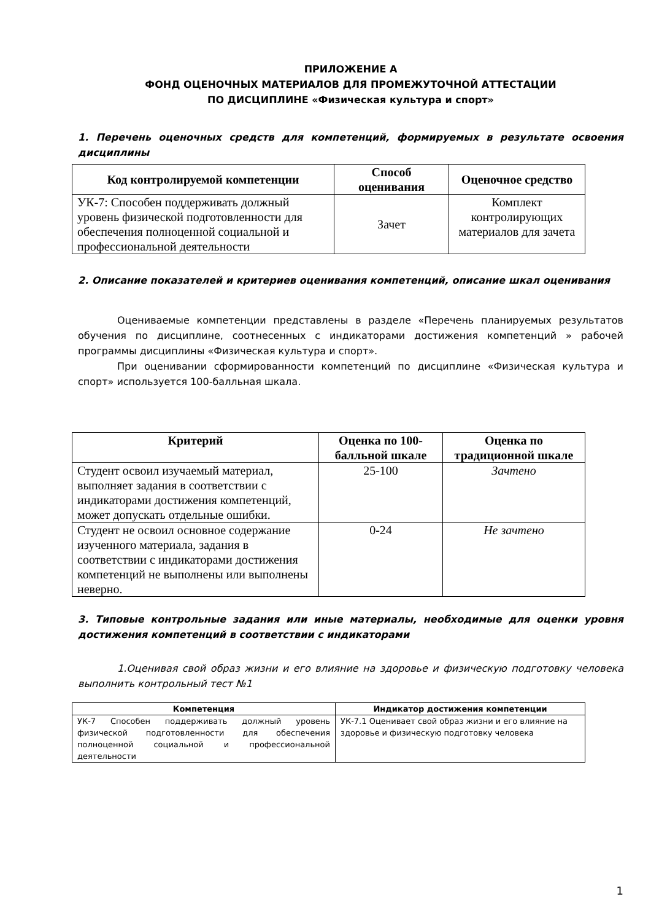ПРИЛОЖЕНИЕ А
ФОНД ОЦЕНОЧНЫХ МАТЕРИАЛОВ ДЛЯ ПРОМЕЖУТОЧНОЙ АТТЕСТАЦИИ
ПО ДИСЦИПЛИНЕ «Физическая культура и спорт»
1. Перечень оценочных средств для компетенций, формируемых в результате освоения дисциплины
| Код контролируемой компетенции | Способ оценивания | Оценочное средство |
| --- | --- | --- |
| УК-7: Способен поддерживать должный уровень физической подготовленности для обеспечения полноценной социальной и профессиональной деятельности | Зачет | Комплект контролирующих материалов для зачета |
2. Описание показателей и критериев оценивания компетенций, описание шкал оценивания
Оцениваемые компетенции представлены в разделе «Перечень планируемых результатов обучения по дисциплине, соотнесенных с индикаторами достижения компетенций » рабочей программы дисциплины «Физическая культура и спорт».
При оценивании сформированности компетенций по дисциплине «Физическая культура и спорт» используется 100-балльная шкала.
| Критерий | Оценка по 100-балльной шкале | Оценка по традиционной шкале |
| --- | --- | --- |
| Студент освоил изучаемый материал, выполняет задания в соответствии с индикаторами достижения компетенций, может допускать отдельные ошибки. | 25-100 | Зачтено |
| Студент не освоил основное содержание изученного материала, задания в соответствии с индикаторами достижения компетенций не выполнены или выполнены неверно. | 0-24 | Не зачтено |
3. Типовые контрольные задания или иные материалы, необходимые для оценки уровня достижения компетенций в соответствии с индикаторами
1.Оценивая свой образ жизни и его влияние на здоровье и физическую подготовку человека выполнить контрольный тест №1
| Компетенция | Индикатор достижения компетенции |
| --- | --- |
| УК-7 Способен поддерживать должный уровень физической подготовленности для обеспечения полноценной социальной и профессиональной деятельности | УК-7.1 Оценивает свой образ жизни и его влияние на здоровье и физическую подготовку человека |
1